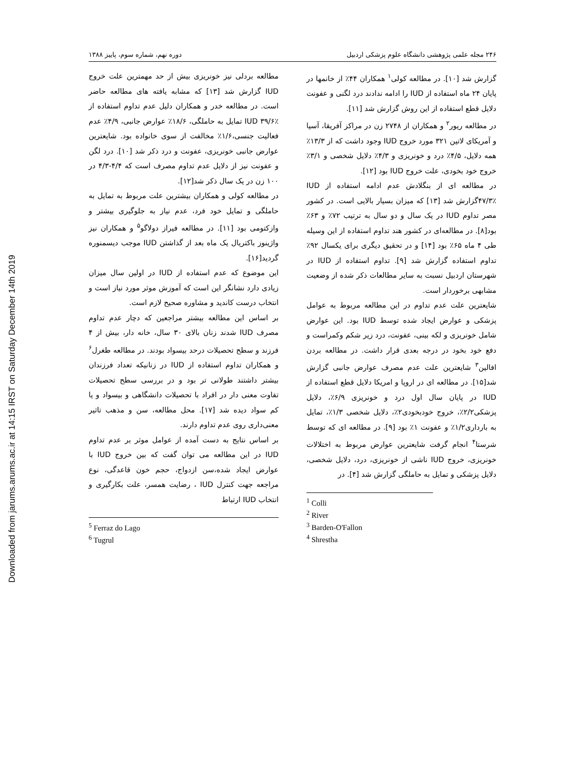Downloaded from jarums.arums.ac.ir at 14:15 IRST on Saturday December 14th 2019
۲۴۶ مجله علمی پژوهشی دانشگاه علوم پزشکی اردبیل دوره نهم، شماره سوم، پاییز ۱۳۸۸
گزارش شد [۱۰]. در مطالعه کولی<sup>۱</sup> همکاران ۴۴٪ از خانمها در پایان ۲۴ ماه استفاده از IUD را ادامه ندادند درد لگنی و عفونت دلایل قطع استفاده از این روش گزارش شد [۱۱].
در مطالعه ریور<sup>۲</sup> و همکاران از ۲۷۴۸ زن در مراکز آفریقا، آسیا و آمریکای لاتین ۳۲۱ مورد خروج IUD وجود داشت که از ۱۳/۳٪ همه دلایل، ۴/۵٪ درد و خونریزی و ۴/۳٪ دلایل شخصی و ۳/۱٪ خروج خود بخودی، علت خروج IUD بود [۱۲].
در مطالعه ای از بنگلادش عدم ادامه استفاده از IUD ۴۷/۳٪گزارش شد [۱۳] که میزان بسیار بالایی است. در کشور مصر تداوم IUD در یک سال و دو سال به ترتیب ۷۲٪ و ۶۳٪ بود[۸]. در مطالعه‌ای در کشور هند تداوم استفاده از این وسیله طی ۴ ماه ۶۵٪ بود [۱۴] و در تحقیق دیگری برای یکسال ۹۲٪ تداوم استفاده گزارش شد [۹]. تداوم استفاده از IUD در شهرستان اردبیل نسبت به سایر مطالعات ذکر شده از وضعیت مشابهی برخوردار است.
شایعترین علت عدم تداوم در این مطالعه مربوط به عوامل پزشکی و عوارض ایجاد شده توسط IUD بود. این عوارض شامل خونریزی و لکه بینی، عفونت، درد زیر شکم وکمراست و دفع خود بخود در درجه بعدی قرار داشت. در مطالعه بردن افالین<sup>۳</sup> شایعترین علت عدم مصرف عوارض جانبی گزارش شد[۱۵]. در مطالعه ای در اروپا و امریکا دلایل قطع استفاده از IUD در پایان سال اول درد و خونریزی ۶/۹٪، دلایل پزشکی۲/۲٪، خروج خودبخودی۲٪، دلایل شخصی ۱/۳٪، تمایل به بارداری۱/۲٪ و عفونت ۱٪ بود [۹]. در مطالعه ای که توسط شرستا<sup>۴</sup> انجام گرفت شایعترین عوارض مربوط به اختلالات خونریزی، خروج IUD ناشی از خونریزی، درد، دلایل شخصی، دلایل پزشکی و تمایل به حاملگی گزارش شد [۴]. در
<sup>1</sup> Colli
<sup>2</sup> River
<sup>3</sup> Barden-O'Fallon
<sup>4</sup> Shrestha
مطالعه بردلی نیز خونریزی بیش از حد مهمترین علت خروج IUD گزارش شد [۱۳] که مشابه یافته های مطالعه حاضر است. در مطالعه خدر و همکاران دلیل عدم تداوم استفاده از IUD ۳۹/۶٪ تمایل به حاملگی، ۱۸/۶٪ عوارض جانبی، ۴/۹٪ عدم فعالیت جنسی،۱/۶٪ مخالفت از سوی خانواده بود. شایعترین عوارض جانبی خونریزی، عفونت و درد ذکر شد [۱۰]. درد لگن و عفونت نیز از دلایل عدم تداوم مصرف است که ۴/۴-۴/۳ در ۱۰۰ زن در یک سال ذکر شد[۱۲].
در مطالعه کولی و همکاران بیشترین علت مربوط به تمایل به حاملگی و تمایل خود فرد، عدم نیاز به جلوگیری بیشتر و وازکتومی بود [۱۱]. در مطالعه فیراز دولاگو<sup>۵</sup> و همکاران نیز واژینوز باکتریال یک ماه بعد از گذاشتن IUD موجب دیسمنوره گردید[۱۶].
این موضوع که عدم استفاده از IUD در اولین سال میزان زیادی دارد نشانگر این است که آموزش موثر مورد نیاز است و انتخاب درست کاندید و مشاوره صحیح لازم است.
بر اساس این مطالعه بیشتر مراجعین که دچار عدم تداوم مصرف IUD شدند زنان بالای ۳۰ سال، خانه دار، بیش از ۴ فرزند و سطح تحصیلات درحد بیسواد بودند. در مطالعه طغرل<sup>۶</sup> و همکاران تداوم استفاده از IUD در زنانیکه تعداد فرزندان بیشتر داشتند طولانی تر بود و در بررسی سطح تحصیلات تفاوت معنی دار در افراد با تحصیلات دانشگاهی و بیسواد و یا کم سواد دیده شد [۱۷]. محل مطالعه، سن و مذهب تاثیر معنی‌داری روی عدم تداوم دارند.
بر اساس نتایج به دست آمده از عوامل موثر بر عدم تداوم IUD در این مطالعه می توان گفت که بین خروج IUD با عوارض ایجاد شده،سن ازدواج، حجم خون قاعدگی، نوع مراجعه جهت کنترل IUD ، رضایت همسر، علت بکارگیری و انتخاب IUD ارتباط
<sup>5</sup> Ferraz do Lago
<sup>6</sup> Tugrul